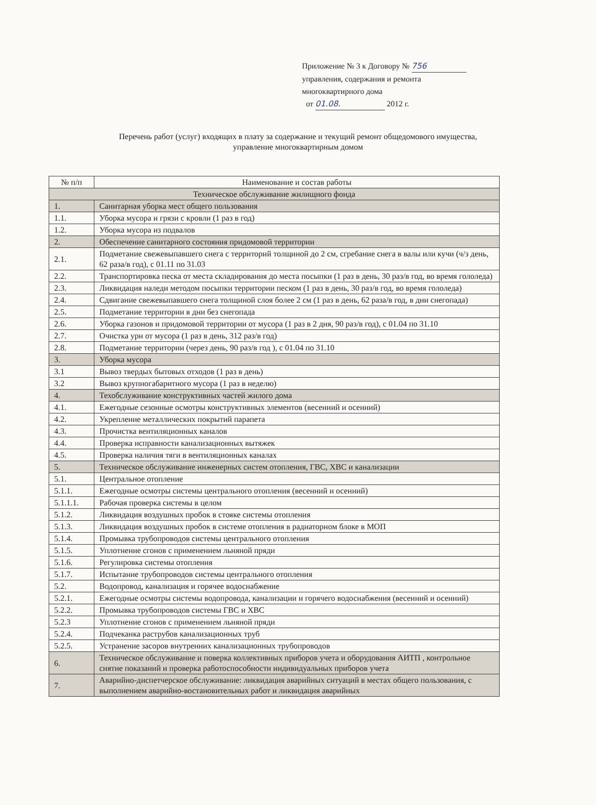Приложение № 3 к Договору № 756
управления, содержания и ремонта
многоквартирного дома
от 01.08. 2012 г.
Перечень работ (услуг) входящих в плату за содержание и текущий ремонт общедомового имущества,
управление многоквартирным домом
| № п/п | Наименование и состав работы |
| --- | --- |
| Техническое обслуживание жилищного фонда | |
| 1. | Санитарная уборка мест общего пользования |
| 1.1. | Уборка мусора и грязи с кровли (1 раз в год) |
| 1.2. | Уборка мусора из подвалов |
| 2. | Обеспечение санитарного состояния придомовой территории |
| 2.1. | Подметание свежевыпавшего снега с территорий толщиной до 2 см, сгребание снега в валы или кучи (ч/з день, 62 раза/в год), с 01.11 по 31.03 |
| 2.2. | Транспортировка песка от места складирования до места посыпки (1 раз в день, 30 раз/в год, во время гололеда) |
| 2.3. | Ликвидация наледи методом посыпки территории песком (1 раз в день, 30 раз/в год, во время гололеда) |
| 2.4. | Сдвигание свежевыпавшего снега толщиной слоя более 2 см (1 раз в день, 62 раза/в год, в дни снегопада) |
| 2.5. | Подметание территории в дни без снегопада |
| 2.6. | Уборка газонов и придомовой территории от мусора (1 раз в 2 дня, 90 раз/в год), с 01.04 по 31.10 |
| 2.7. | Очистка урн от мусора (1 раз в день, 312 раз/в год) |
| 2.8. | Подметание территории (через день, 90 раз/в год ), с 01.04 по 31.10 |
| 3. | Уборка мусора |
| 3.1 | Вывоз твердых бытовых отходов (1 раз в день) |
| 3.2 | Вывоз крупногабаритного мусора (1 раз в неделю) |
| 4. | Техобслуживание конструктивных частей жилого дома |
| 4.1. | Ежегодные сезонные осмотры конструктивных элементов (весенний и осенний) |
| 4.2. | Укрепление металлических покрытий парапета |
| 4.3. | Прочистка вентиляционных каналов |
| 4.4. | Проверка исправности канализационных вытяжек |
| 4.5. | Проверка наличия тяги в вентиляционных каналах |
| 5. | Техническое обслуживание инженерных систем отопления, ГВС, ХВС и канализации |
| 5.1. | Центральное отопление |
| 5.1.1. | Ежегодные осмотры системы центрального отопления (весенний и осенний) |
| 5.1.1.1. | Рабочая проверка системы в целом |
| 5.1.2. | Ликвидация воздушных пробок в стояке системы отопления |
| 5.1.3. | Ликвидация воздушных пробок в системе отопления в радиаторном блоке в МОП |
| 5.1.4. | Промывка трубопроводов системы центрального отопления |
| 5.1.5. | Уплотнение сгонов с применением льняной пряди |
| 5.1.6. | Регулировка системы отопления |
| 5.1.7. | Испытание трубопроводов системы центрального отопления |
| 5.2. | Водопровод, канализация и горячее водоснабжение |
| 5.2.1. | Ежегодные осмотры системы водопровода, канализации и горячего водоснабжения (весенний и осенний) |
| 5.2.2. | Промывка трубопроводов системы ГВС и ХВС |
| 5.2.3 | Уплотнение сгонов с применением льняной пряди |
| 5.2.4. | Подчеканка раструбов канализационных труб |
| 5.2.5. | Устранение засоров внутренних канализационных трубопроводов |
| 6. | Техническое обслуживание и поверка коллективных приборов учета и оборудования АИТП , контрольное снятие показаний и проверка работоспособности индивидуальных приборов учета |
| 7. | Аварийно-диспетчерское обслуживание: ликвидация аварийных ситуаций в местах общего пользования, с выполнением аварийно-востановительных работ и ликвидация аварийных |